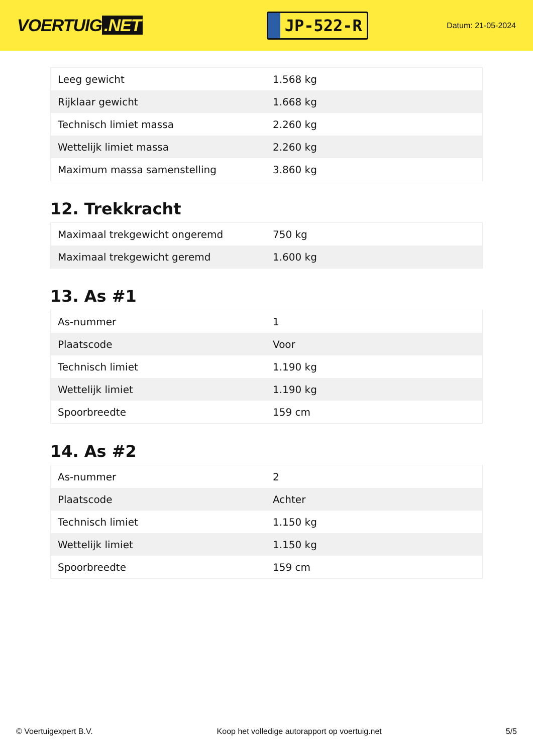VOERTUIG.NET
JP-522-R
Datum: 21-05-2024
| Leeg gewicht | 1.568 kg |
| Rijklaar gewicht | 1.668 kg |
| Technisch limiet massa | 2.260 kg |
| Wettelijk limiet massa | 2.260 kg |
| Maximum massa samenstelling | 3.860 kg |
12. Trekkracht
| Maximaal trekgewicht ongeremd | 750 kg |
| Maximaal trekgewicht geremd | 1.600 kg |
13. As #1
| As-nummer | 1 |
| Plaatscode | Voor |
| Technisch limiet | 1.190 kg |
| Wettelijk limiet | 1.190 kg |
| Spoorbreedte | 159 cm |
14. As #2
| As-nummer | 2 |
| Plaatscode | Achter |
| Technisch limiet | 1.150 kg |
| Wettelijk limiet | 1.150 kg |
| Spoorbreedte | 159 cm |
© Voertuigexpert B.V. Koop het volledige autorapport op voertuig.net 5/5